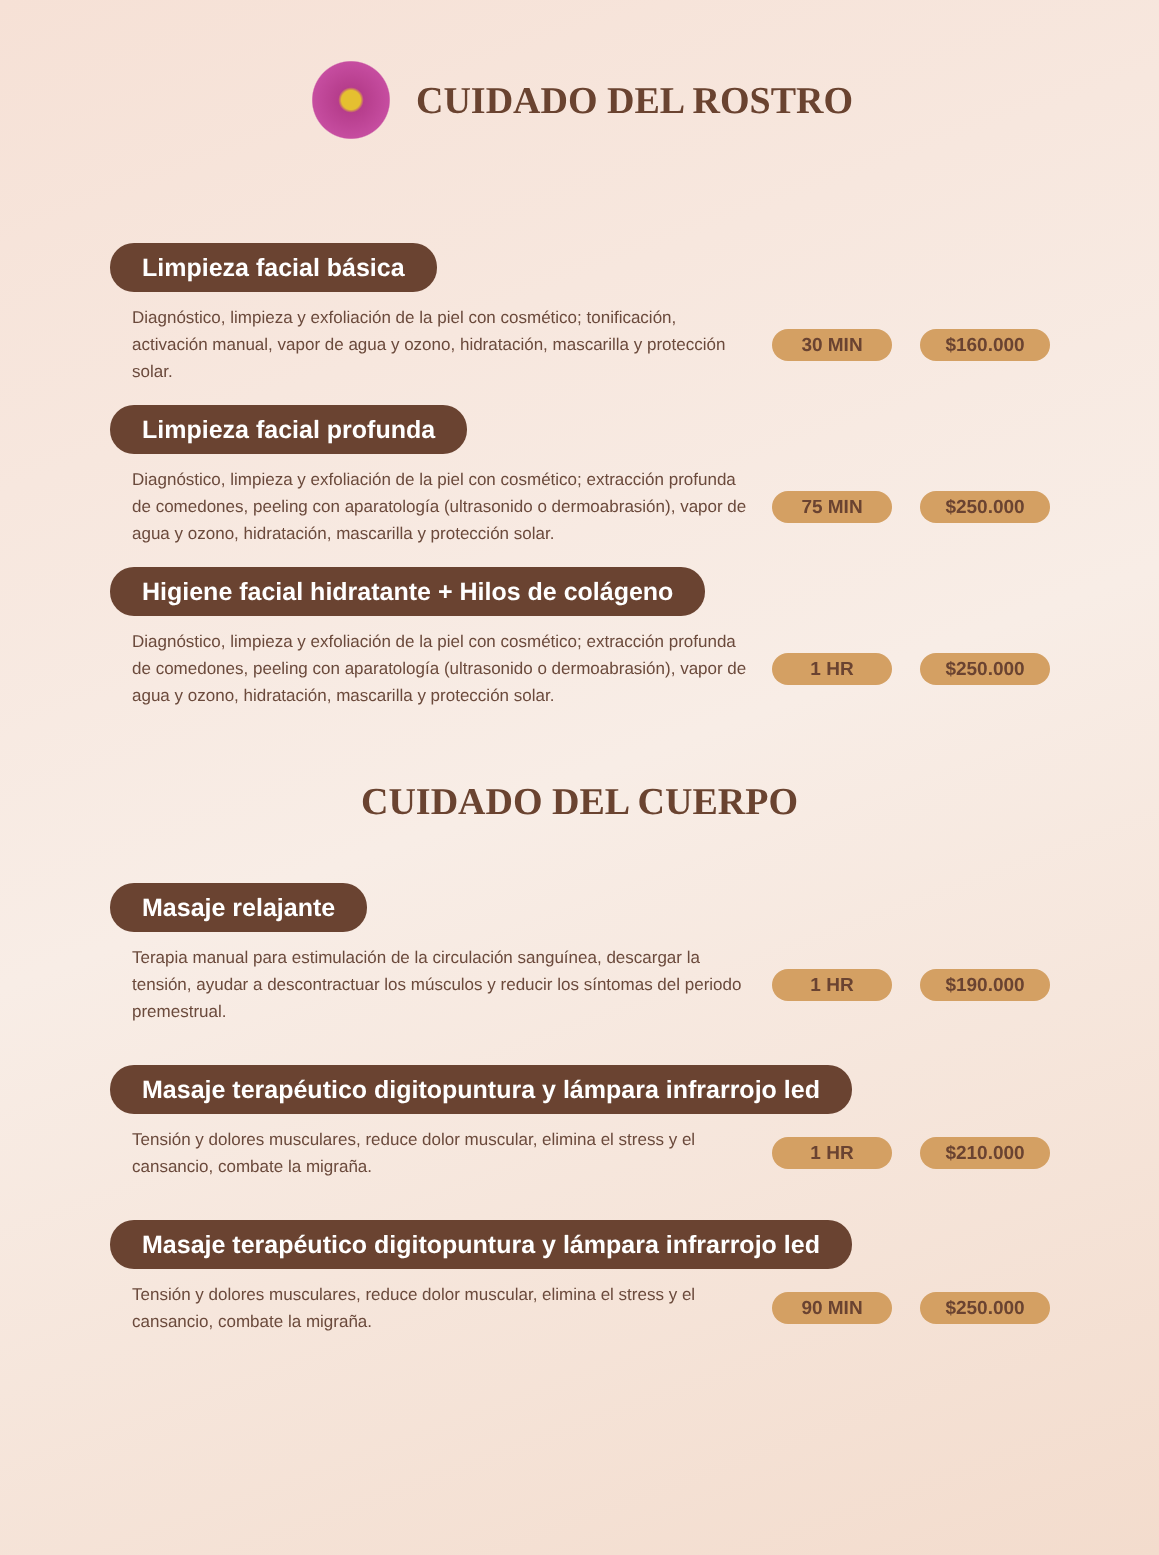CUIDADO DEL ROSTRO
Limpieza facial básica
Diagnóstico, limpieza y exfoliación de la piel con cosmético; tonificación, activación manual, vapor de agua y ozono, hidratación, mascarilla y protección solar.
30 MIN $160.000
Limpieza facial profunda
Diagnóstico, limpieza y exfoliación de la piel con cosmético; extracción profunda de comedones, peeling con aparatología (ultrasonido o dermoabrasión), vapor de agua y ozono, hidratación, mascarilla y protección solar.
75 MIN $250.000
Higiene facial hidratante + Hilos de colágeno
Diagnóstico, limpieza y exfoliación de la piel con cosmético; extracción profunda de comedones, peeling con aparatología (ultrasonido o dermoabrasión), vapor de agua y ozono, hidratación, mascarilla y protección solar.
1 HR $250.000
CUIDADO DEL CUERPO
Masaje relajante
Terapia manual para estimulación de la circulación sanguínea, descargar la tensión, ayudar a descontractuar los músculos y reducir los síntomas del periodo premestrual.
1 HR $190.000
Masaje terapéutico digitopuntura y lámpara infrarrojo led
Tensión y dolores musculares, reduce dolor muscular, elimina el stress y el cansancio, combate la migraña.
1 HR $210.000
Masaje terapéutico digitopuntura y lámpara infrarrojo led
Tensión y dolores musculares, reduce dolor muscular, elimina el stress y el cansancio, combate la migraña.
90 MIN $250.000